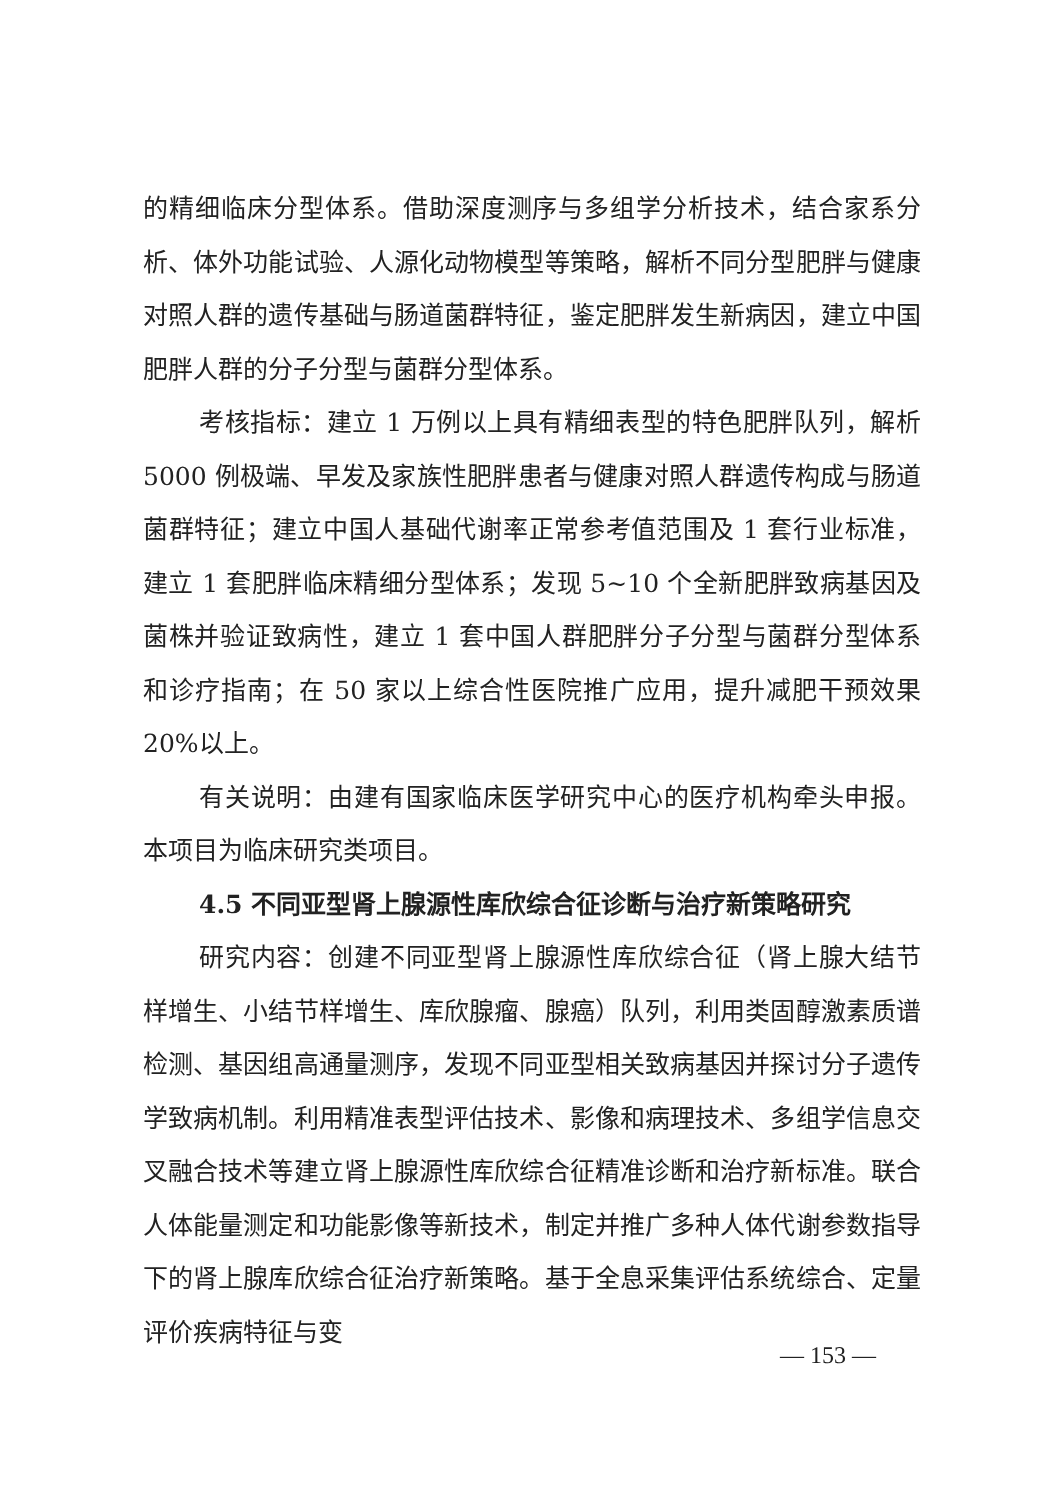的精细临床分型体系。借助深度测序与多组学分析技术，结合家系分析、体外功能试验、人源化动物模型等策略，解析不同分型肥胖与健康对照人群的遗传基础与肠道菌群特征，鉴定肥胖发生新病因，建立中国肥胖人群的分子分型与菌群分型体系。
考核指标：建立 1 万例以上具有精细表型的特色肥胖队列，解析 5000 例极端、早发及家族性肥胖患者与健康对照人群遗传构成与肠道菌群特征；建立中国人基础代谢率正常参考值范围及 1 套行业标准，建立 1 套肥胖临床精细分型体系；发现 5~10 个全新肥胖致病基因及菌株并验证致病性，建立 1 套中国人群肥胖分子分型与菌群分型体系和诊疗指南；在 50 家以上综合性医院推广应用，提升减肥干预效果 20%以上。
有关说明：由建有国家临床医学研究中心的医疗机构牵头申报。本项目为临床研究类项目。
4.5 不同亚型肾上腺源性库欣综合征诊断与治疗新策略研究
研究内容：创建不同亚型肾上腺源性库欣综合征（肾上腺大结节样增生、小结节样增生、库欣腺瘤、腺癌）队列，利用类固醇激素质谱检测、基因组高通量测序，发现不同亚型相关致病基因并探讨分子遗传学致病机制。利用精准表型评估技术、影像和病理技术、多组学信息交叉融合技术等建立肾上腺源性库欣综合征精准诊断和治疗新标准。联合人体能量测定和功能影像等新技术，制定并推广多种人体代谢参数指导下的肾上腺库欣综合征治疗新策略。基于全息采集评估系统综合、定量评价疾病特征与变
— 153 —